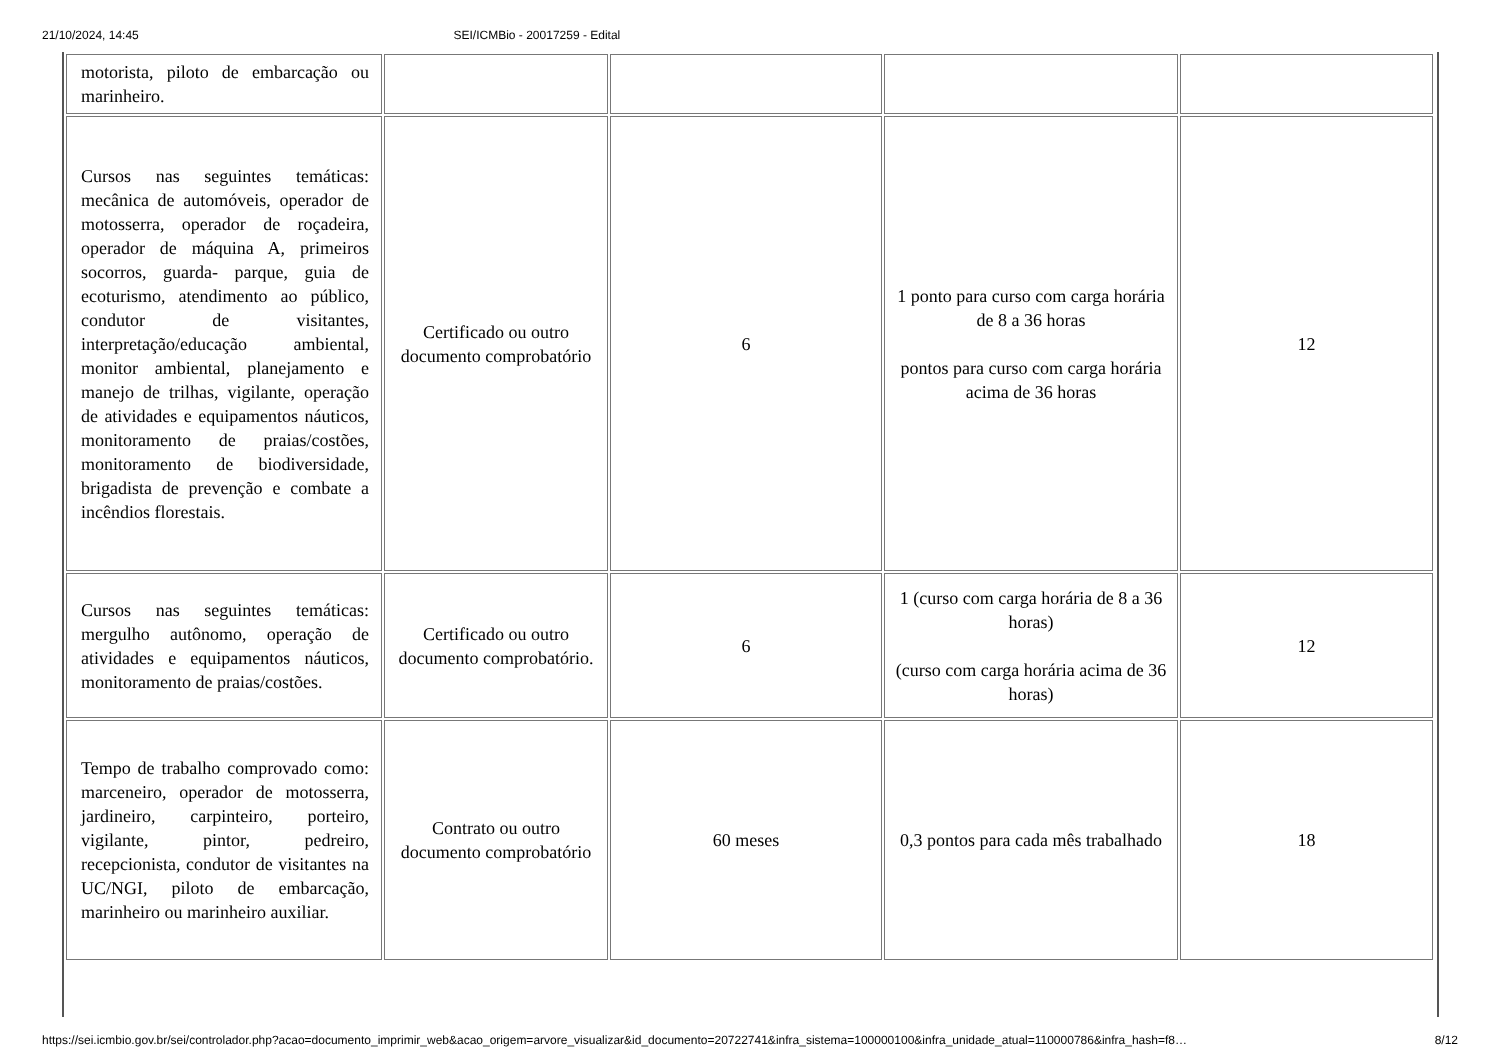21/10/2024, 14:45 SEI/ICMBio - 20017259 - Edital
| motorista, piloto de embarcação ou marinheiro. | | | | |
| Cursos nas seguintes temáticas: mecânica de automóveis, operador de motosserra, operador de roçadeira, operador de máquina A, primeiros socorros, guarda- parque, guia de ecoturismo, atendimento ao público, condutor de visitantes, interpretação/educação ambiental, monitor ambiental, planejamento e manejo de trilhas, vigilante, operação de atividades e equipamentos náuticos, monitoramento de praias/costões, monitoramento de biodiversidade, brigadista de prevenção e combate a incêndios florestais. | Certificado ou outro documento comprobatório | 6 | 1 ponto para curso com carga horária de 8 a 36 horas pontos para curso com carga horária acima de 36 horas | 12 |
| Cursos nas seguintes temáticas: mergulho autônomo, operação de atividades e equipamentos náuticos, monitoramento de praias/costões. | Certificado ou outro documento comprobatório. | 6 | 1 (curso com carga horária de 8 a 36 horas) (curso com carga horária acima de 36 horas) | 12 |
| Tempo de trabalho comprovado como: marceneiro, operador de motosserra, jardineiro, carpinteiro, porteiro, vigilante, pintor, pedreiro, recepcionista, condutor de visitantes na UC/NGI, piloto de embarcação, marinheiro ou marinheiro auxiliar. | Contrato ou outro documento comprobatório | 60 meses | 0,3 pontos para cada mês trabalhado | 18 |
https://sei.icmbio.gov.br/sei/controlador.php?acao=documento_imprimir_web&acao_origem=arvore_visualizar&id_documento=20722741&infra_sistema=100000100&infra_unidade_atual=110000786&infra_hash=f8… 8/12